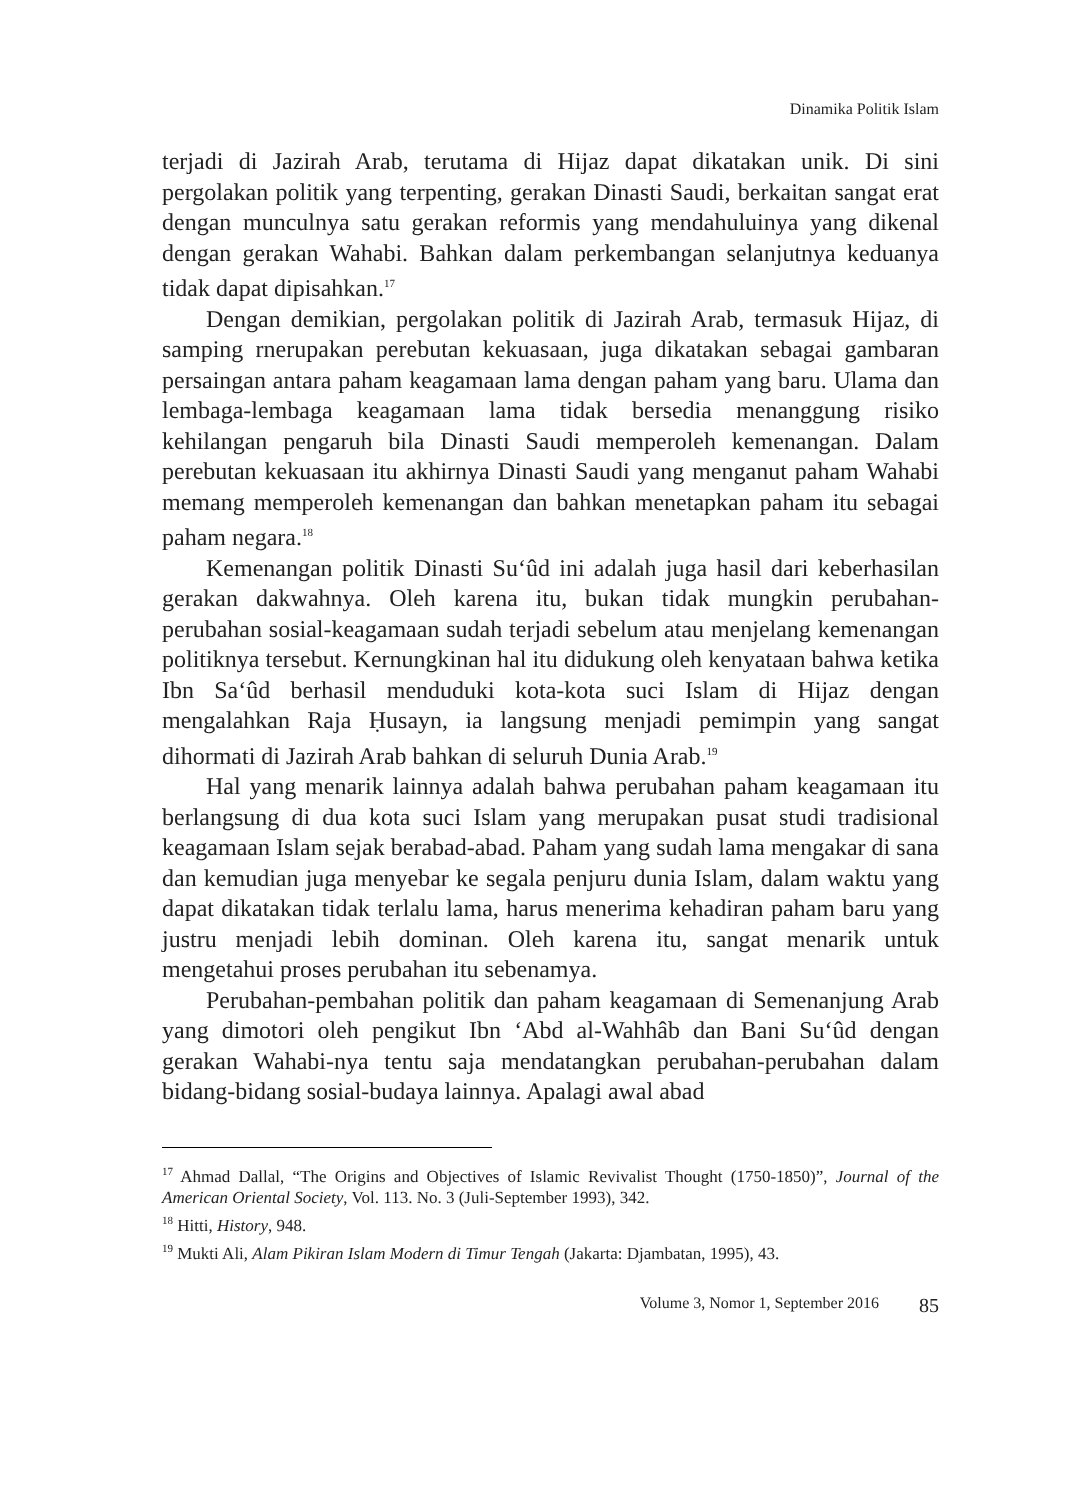Dinamika Politik Islam
terjadi di Jazirah Arab, terutama di Hijaz dapat dikatakan unik. Di sini pergolakan politik yang terpenting, gerakan Dinasti Saudi, berkaitan sangat erat dengan munculnya satu gerakan reformis yang mendahuluinya yang dikenal dengan gerakan Wahabi. Bahkan dalam perkembangan selanjutnya keduanya tidak dapat dipisahkan.<sup>17</sup>
Dengan demikian, pergolakan politik di Jazirah Arab, termasuk Hijaz, di samping rnerupakan perebutan kekuasaan, juga dikatakan sebagai gambaran persaingan antara paham keagamaan lama dengan paham yang baru. Ulama dan lembaga-lembaga keagamaan lama tidak bersedia menanggung risiko kehilangan pengaruh bila Dinasti Saudi memperoleh kemenangan. Dalam perebutan kekuasaan itu akhirnya Dinasti Saudi yang menganut paham Wahabi memang memperoleh kemenangan dan bahkan menetapkan paham itu sebagai paham negara.<sup>18</sup>
Kemenangan politik Dinasti Su‘ûd ini adalah juga hasil dari keberhasilan gerakan dakwahnya. Oleh karena itu, bukan tidak mungkin perubahan-perubahan sosial-keagamaan sudah terjadi sebelum atau menjelang kemenangan politiknya tersebut. Kernungkinan hal itu didukung oleh kenyataan bahwa ketika Ibn Sa‘ûd berhasil menduduki kota-kota suci Islam di Hijaz dengan mengalahkan Raja Ḥusayn, ia langsung menjadi pemimpin yang sangat dihormati di Jazirah Arab bahkan di seluruh Dunia Arab.<sup>19</sup>
Hal yang menarik lainnya adalah bahwa perubahan paham keagamaan itu berlangsung di dua kota suci Islam yang merupakan pusat studi tradisional keagamaan Islam sejak berabad-abad. Paham yang sudah lama mengakar di sana dan kemudian juga menyebar ke segala penjuru dunia Islam, dalam waktu yang dapat dikatakan tidak terlalu lama, harus menerima kehadiran paham baru yang justru menjadi lebih dominan. Oleh karena itu, sangat menarik untuk mengetahui proses perubahan itu sebenamya.
Perubahan-pembahan politik dan paham keagamaan di Semenanjung Arab yang dimotori oleh pengikut Ibn ‘Abd al-Wahhâb dan Bani Su‘ûd dengan gerakan Wahabi-nya tentu saja mendatangkan perubahan-perubahan dalam bidang-bidang sosial-budaya lainnya. Apalagi awal abad
<sup>17</sup> Ahmad Dallal, “The Origins and Objectives of Islamic Revivalist Thought (1750-1850)”, Journal of the American Oriental Society, Vol. 113. No. 3 (Juli-September 1993), 342.
<sup>18</sup> Hitti, History, 948.
<sup>19</sup> Mukti Ali, Alam Pikiran Islam Modern di Timur Tengah (Jakarta: Djambatan, 1995), 43.
Volume 3, Nomor 1, September 2016 85